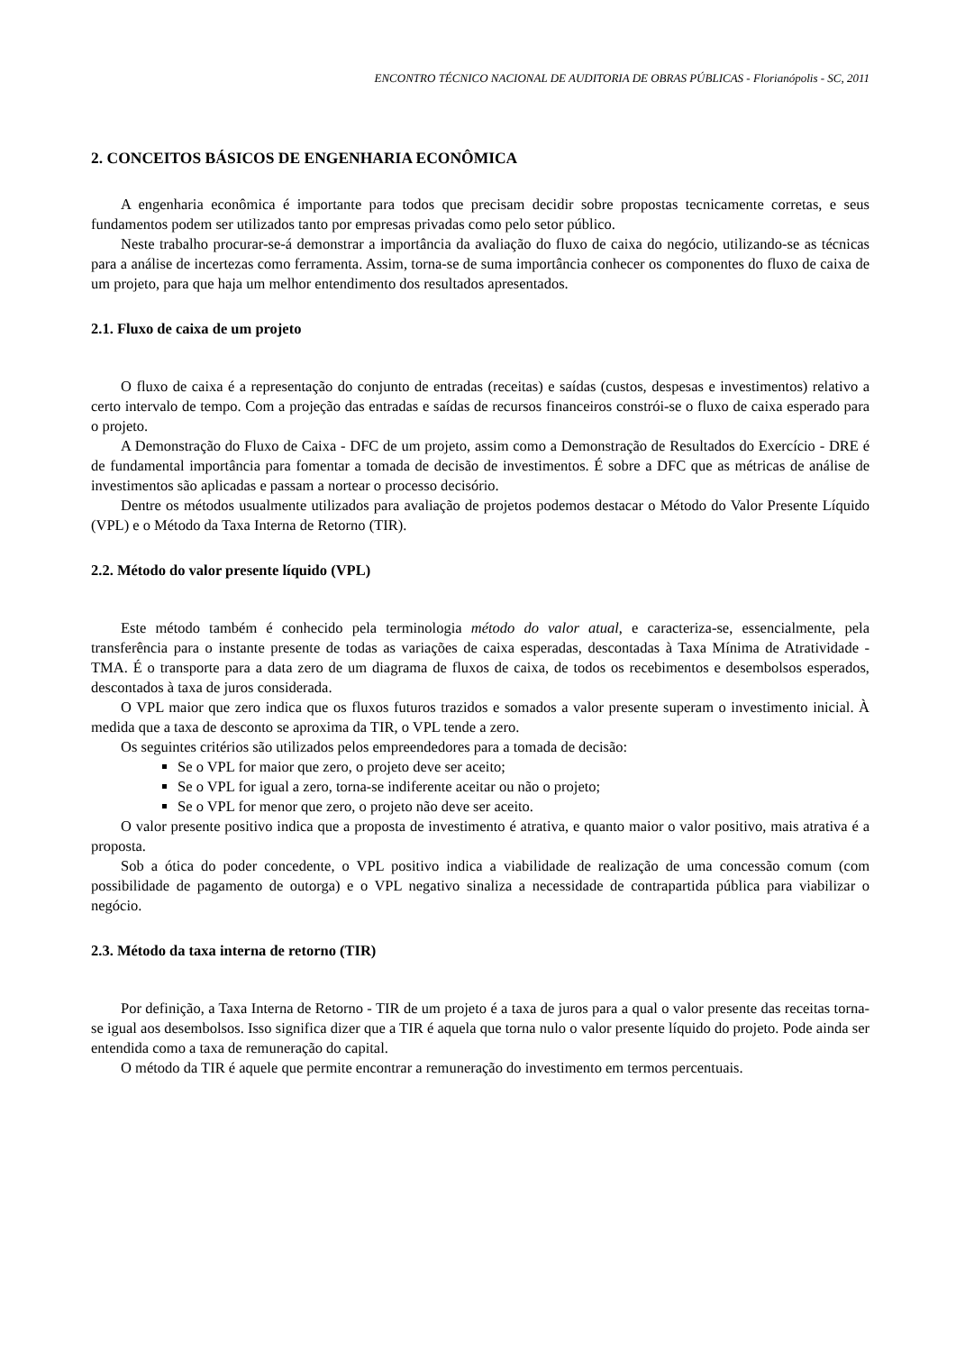ENCONTRO TÉCNICO NACIONAL DE AUDITORIA DE OBRAS PÚBLICAS - Florianópolis - SC, 2011
2. CONCEITOS BÁSICOS DE ENGENHARIA ECONÔMICA
A engenharia econômica é importante para todos que precisam decidir sobre propostas tecnicamente corretas, e seus fundamentos podem ser utilizados tanto por empresas privadas como pelo setor público.
Neste trabalho procurar-se-á demonstrar a importância da avaliação do fluxo de caixa do negócio, utilizando-se as técnicas para a análise de incertezas como ferramenta. Assim, torna-se de suma importância conhecer os componentes do fluxo de caixa de um projeto, para que haja um melhor entendimento dos resultados apresentados.
2.1. Fluxo de caixa de um projeto
O fluxo de caixa é a representação do conjunto de entradas (receitas) e saídas (custos, despesas e investimentos) relativo a certo intervalo de tempo. Com a projeção das entradas e saídas de recursos financeiros constrói-se o fluxo de caixa esperado para o projeto.
A Demonstração do Fluxo de Caixa - DFC de um projeto, assim como a Demonstração de Resultados do Exercício - DRE é de fundamental importância para fomentar a tomada de decisão de investimentos. É sobre a DFC que as métricas de análise de investimentos são aplicadas e passam a nortear o processo decisório.
Dentre os métodos usualmente utilizados para avaliação de projetos podemos destacar o Método do Valor Presente Líquido (VPL) e o Método da Taxa Interna de Retorno (TIR).
2.2. Método do valor presente líquido (VPL)
Este método também é conhecido pela terminologia método do valor atual, e caracteriza-se, essencialmente, pela transferência para o instante presente de todas as variações de caixa esperadas, descontadas à Taxa Mínima de Atratividade - TMA. É o transporte para a data zero de um diagrama de fluxos de caixa, de todos os recebimentos e desembolsos esperados, descontados à taxa de juros considerada.
O VPL maior que zero indica que os fluxos futuros trazidos e somados a valor presente superam o investimento inicial. À medida que a taxa de desconto se aproxima da TIR, o VPL tende a zero.
Os seguintes critérios são utilizados pelos empreendedores para a tomada de decisão:
Se o VPL for maior que zero, o projeto deve ser aceito;
Se o VPL for igual a zero, torna-se indiferente aceitar ou não o projeto;
Se o VPL for menor que zero, o projeto não deve ser aceito.
O valor presente positivo indica que a proposta de investimento é atrativa, e quanto maior o valor positivo, mais atrativa é a proposta.
Sob a ótica do poder concedente, o VPL positivo indica a viabilidade de realização de uma concessão comum (com possibilidade de pagamento de outorga) e o VPL negativo sinaliza a necessidade de contrapartida pública para viabilizar o negócio.
2.3. Método da taxa interna de retorno (TIR)
Por definição, a Taxa Interna de Retorno - TIR de um projeto é a taxa de juros para a qual o valor presente das receitas torna-se igual aos desembolsos. Isso significa dizer que a TIR é aquela que torna nulo o valor presente líquido do projeto. Pode ainda ser entendida como a taxa de remuneração do capital.
O método da TIR é aquele que permite encontrar a remuneração do investimento em termos percentuais.